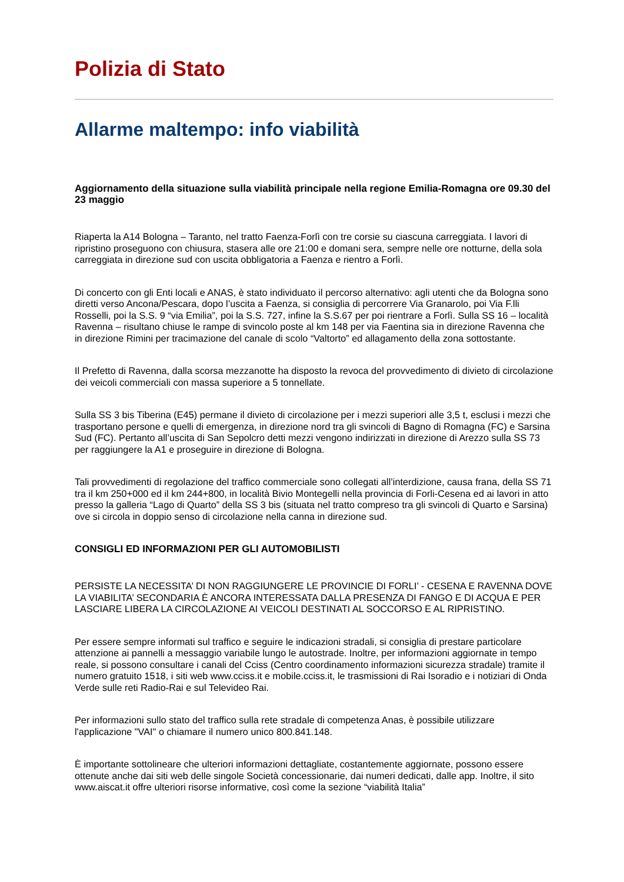Polizia di Stato
Allarme maltempo: info viabilità
Aggiornamento della situazione sulla viabilità principale nella regione Emilia-Romagna ore 09.30 del 23 maggio
Riaperta la A14 Bologna – Taranto, nel tratto Faenza-Forlì con tre corsie su ciascuna carreggiata. I lavori di ripristino proseguono con chiusura, stasera alle ore 21:00 e domani sera, sempre nelle ore notturne, della sola carreggiata in direzione sud con uscita obbligatoria a Faenza e rientro a Forlì.
Di concerto con gli Enti locali e ANAS, è stato individuato il percorso alternativo: agli utenti che da Bologna sono diretti verso Ancona/Pescara, dopo l’uscita a Faenza, si consiglia di percorrere Via Granarolo, poi Via F.lli Rosselli, poi la S.S. 9 “via Emilia”, poi la S.S. 727, infine la S.S.67 per poi rientrare a Forlì. Sulla SS 16 – località Ravenna – risultano chiuse le rampe di svincolo poste al km 148 per via Faentina sia in direzione Ravenna che in direzione Rimini per tracimazione del canale di scolo “Valtorto” ed allagamento della zona sottostante.
Il Prefetto di Ravenna, dalla scorsa mezzanotte ha disposto la revoca del provvedimento di divieto di circolazione dei veicoli commerciali con massa superiore a 5 tonnellate.
Sulla SS 3 bis Tiberina (E45) permane il divieto di circolazione per i mezzi superiori alle 3,5 t, esclusi i mezzi che trasportano persone e quelli di emergenza, in direzione nord tra gli svincoli di Bagno di Romagna (FC) e Sarsina Sud (FC). Pertanto all’uscita di San Sepolcro detti mezzi vengono indirizzati in direzione di Arezzo sulla SS 73 per raggiungere la A1 e proseguire in direzione di Bologna.
Tali provvedimenti di regolazione del traffico commerciale sono collegati all’interdizione, causa frana, della SS 71 tra il km 250+000 ed il km 244+800, in località Bivio Montegelli nella provincia di Forli-Cesena ed ai lavori in atto presso la galleria “Lago di Quarto” della SS 3 bis (situata nel tratto compreso tra gli svincoli di Quarto e Sarsina) ove si circola in doppio senso di circolazione nella canna in direzione sud.
CONSIGLI ED INFORMAZIONI PER GLI AUTOMOBILISTI
PERSISTE LA NECESSITA’ DI NON RAGGIUNGERE LE PROVINCIE DI FORLI’ - CESENA E RAVENNA DOVE LA VIABILITA’ SECONDARIA È ANCORA INTERESSATA DALLA PRESENZA DI FANGO E DI ACQUA E PER LASCIARE LIBERA LA CIRCOLAZIONE AI VEICOLI DESTINATI AL SOCCORSO E AL RIPRISTINO.
Per essere sempre informati sul traffico e seguire le indicazioni stradali, si consiglia di prestare particolare attenzione ai pannelli a messaggio variabile lungo le autostrade. Inoltre, per informazioni aggiornate in tempo reale, si possono consultare i canali del Cciss (Centro coordinamento informazioni sicurezza stradale) tramite il numero gratuito 1518, i siti web www.cciss.it e mobile.cciss.it, le trasmissioni di Rai Isoradio e i notiziari di Onda Verde sulle reti Radio-Rai e sul Televideo Rai.
Per informazioni sullo stato del traffico sulla rete stradale di competenza Anas, è possibile utilizzare l'applicazione "VAI" o chiamare il numero unico 800.841.148.
È importante sottolineare che ulteriori informazioni dettagliate, costantemente aggiornate, possono essere ottenute anche dai siti web delle singole Società concessionarie, dai numeri dedicati, dalle app. Inoltre, il sito www.aiscat.it offre ulteriori risorse informative, così come la sezione “viabilità Italia”